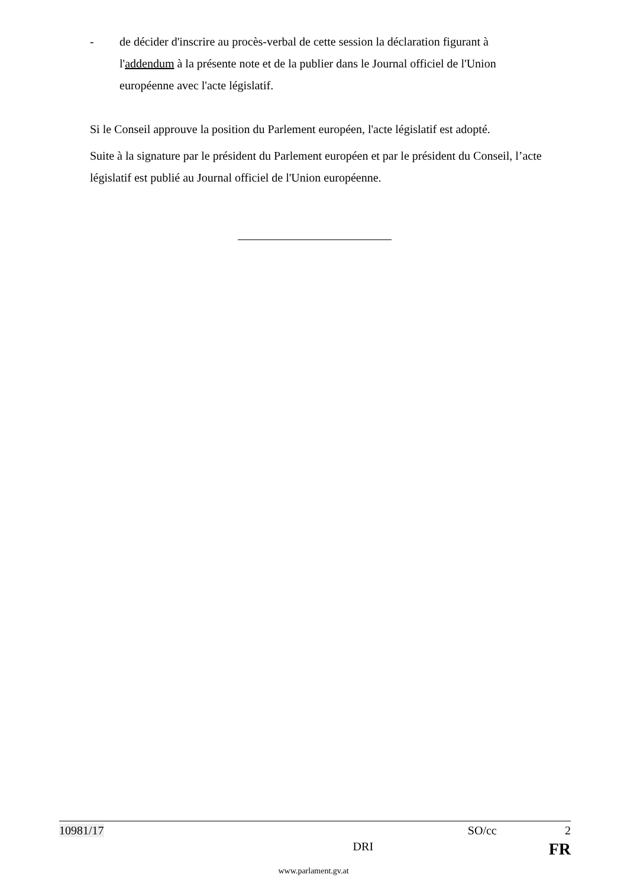- de décider d'inscrire au procès-verbal de cette session la déclaration figurant à l'addendum à la présente note et de la publier dans le Journal officiel de l'Union européenne avec l'acte législatif.
Si le Conseil approuve la position du Parlement européen, l'acte législatif est adopté.
Suite à la signature par le président du Parlement européen et par le président du Conseil, l’acte législatif est publié au Journal officiel de l'Union européenne.
10981/17 SO/cc 2
DRI FR
www.parlament.gv.at